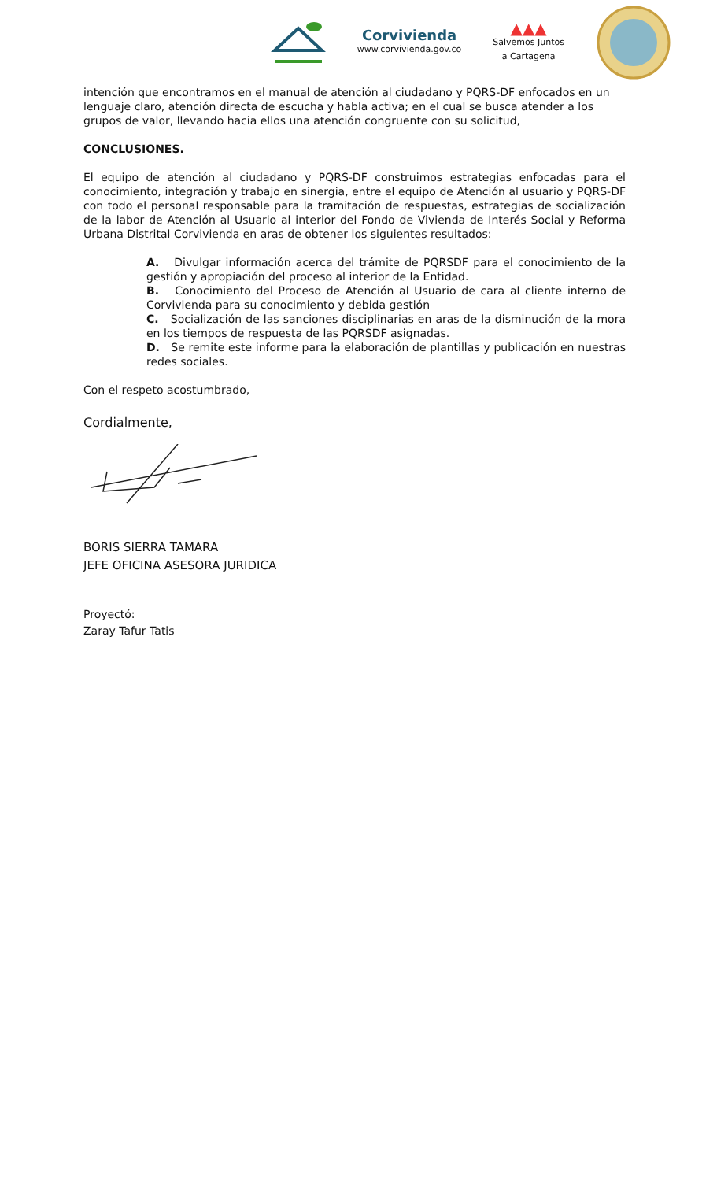Corvivienda
www.corvivienda.gov.co
▲▲▲
Salvemos Juntos
a Cartagena
intención que encontramos en el manual de atención al ciudadano y PQRS-DF enfocados en un lenguaje claro, atención directa de escucha y habla activa; en el cual se busca atender a los grupos de valor, llevando hacia ellos una atención congruente con su solicitud,
CONCLUSIONES.
El equipo de atención al ciudadano y PQRS-DF construimos estrategias enfocadas para el conocimiento, integración y trabajo en sinergia, entre el equipo de Atención al usuario y PQRS-DF con todo el personal responsable para la tramitación de respuestas, estrategias de socialización de la labor de Atención al Usuario al interior del Fondo de Vivienda de Interés Social y Reforma Urbana Distrital Corvivienda en aras de obtener los siguientes resultados:
A. Divulgar información acerca del trámite de PQRSDF para el conocimiento de la gestión y apropiación del proceso al interior de la Entidad.
B. Conocimiento del Proceso de Atención al Usuario de cara al cliente interno de Corvivienda para su conocimiento y debida gestión
C. Socialización de las sanciones disciplinarias en aras de la disminución de la mora en los tiempos de respuesta de las PQRSDF asignadas.
D. Se remite este informe para la elaboración de plantillas y publicación en nuestras redes sociales.
Con el respeto acostumbrado,
Cordialmente,
BORIS SIERRA TAMARA
JEFE OFICINA ASESORA JURIDICA
Proyectó:
Zaray Tafur Tatis